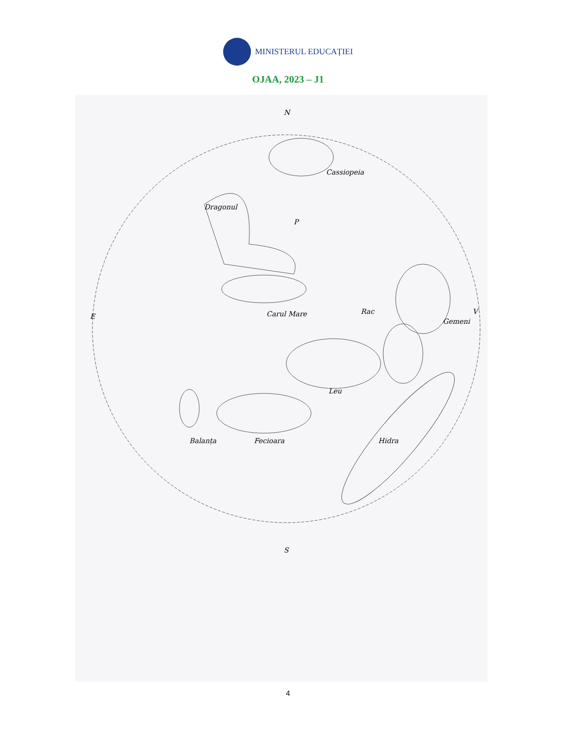MINISTERUL EDUCAȚIEI
OJAA, 2023 – J1
N
S
E
V
Cassiopeia
Dragonul
P
Carul Mare
Rac
Gemeni
Leu
Hidra
Balanța
Fecioara
4